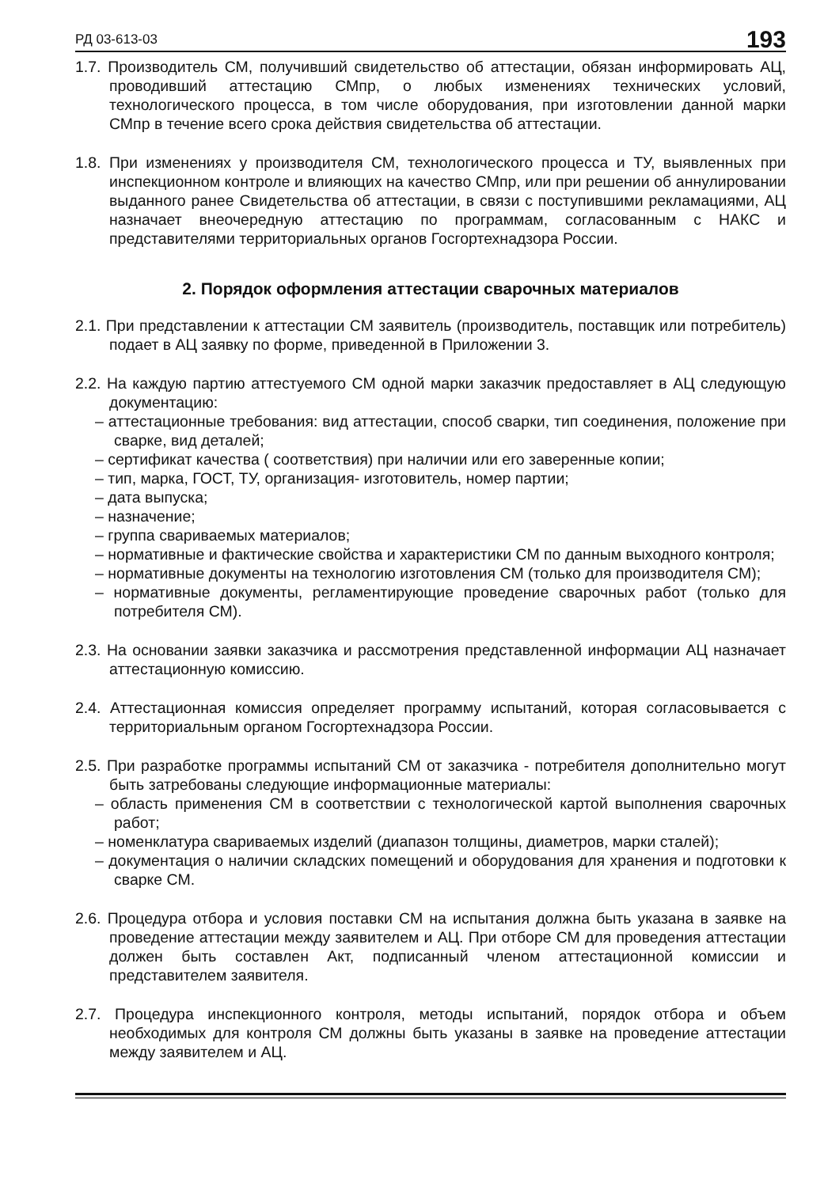РД 03-613-03 193
1.7. Производитель СМ, получивший свидетельство об аттестации, обязан информировать АЦ, проводивший аттестацию СМпр, о любых изменениях технических условий, технологического процесса, в том числе оборудования, при изготовлении данной марки СМпр в течение всего срока действия свидетельства об аттестации.
1.8. При изменениях у производителя СМ, технологического процесса и ТУ, выявленных при инспекционном контроле и влияющих на качество СМпр, или при решении об аннулировании выданного ранее Свидетельства об аттестации, в связи с поступившими рекламациями, АЦ назначает внеочередную аттестацию по программам, согласованным с НАКС и представителями территориальных органов Госгортехнадзора России.
2. Порядок оформления аттестации сварочных материалов
2.1. При представлении к аттестации СМ заявитель (производитель, поставщик или потребитель) подает в АЦ заявку по форме, приведенной в Приложении 3.
2.2. На каждую партию аттестуемого СМ одной марки заказчик предоставляет в АЦ следующую документацию:
– аттестационные требования: вид аттестации, способ сварки, тип соединения, положение при сварке, вид деталей;
– сертификат качества ( соответствия) при наличии или его заверенные копии;
– тип, марка, ГОСТ, ТУ, организация- изготовитель, номер партии;
– дата выпуска;
– назначение;
– группа свариваемых материалов;
– нормативные и фактические свойства и характеристики СМ по данным выходного контроля;
– нормативные документы на технологию изготовления СМ (только для производителя СМ);
– нормативные документы, регламентирующие проведение сварочных работ (только для потребителя СМ).
2.3. На основании заявки заказчика и рассмотрения представленной информации АЦ назначает аттестационную комиссию.
2.4. Аттестационная комиссия определяет программу испытаний, которая согласовывается с территориальным органом Госгортехнадзора России.
2.5. При разработке программы испытаний СМ от заказчика - потребителя дополнительно могут быть затребованы следующие информационные материалы:
– область применения СМ в соответствии с технологической картой выполнения сварочных работ;
– номенклатура свариваемых изделий (диапазон толщины, диаметров, марки сталей);
– документация о наличии складских помещений и оборудования для хранения и подготовки к сварке СМ.
2.6. Процедура отбора и условия поставки СМ на испытания должна быть указана в заявке на проведение аттестации между заявителем и АЦ. При отборе СМ для проведения аттестации должен быть составлен Акт, подписанный членом аттестационной комиссии и представителем заявителя.
2.7. Процедура инспекционного контроля, методы испытаний, порядок отбора и объем необходимых для контроля СМ должны быть указаны в заявке на проведение аттестации между заявителем и АЦ.